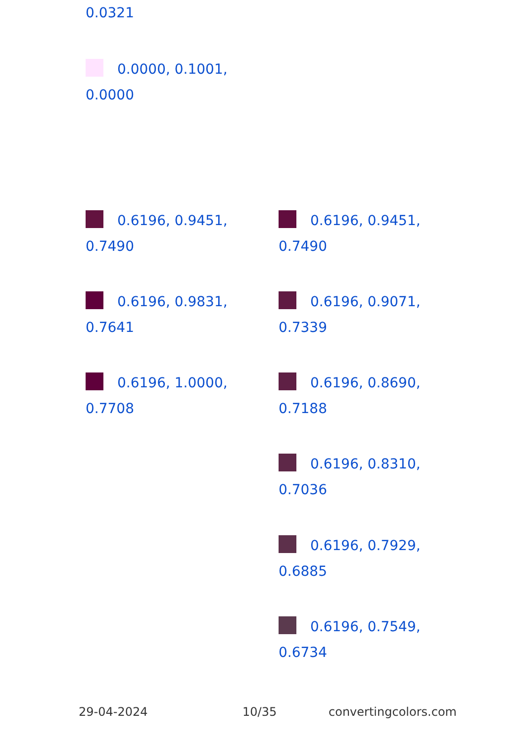0.0321
0.0000, 0.1001, 0.0000
0.6196, 0.9451, 0.7490
0.6196, 0.9831, 0.7641
0.6196, 1.0000, 0.7708
0.6196, 0.9451, 0.7490
0.6196, 0.9071, 0.7339
0.6196, 0.8690, 0.7188
0.6196, 0.8310, 0.7036
0.6196, 0.7929, 0.6885
0.6196, 0.7549, 0.6734
29-04-2024 10/35 convertingcolors.com